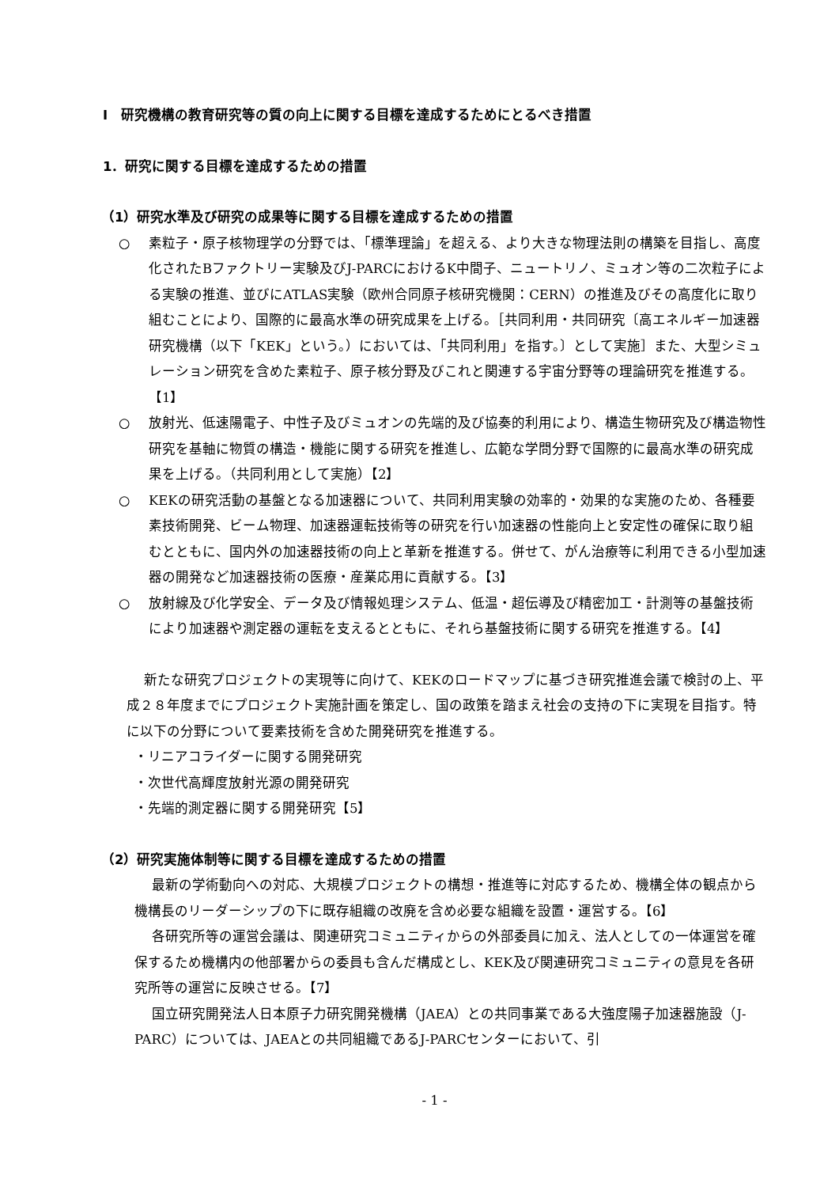Ⅰ　研究機構の教育研究等の質の向上に関する目標を達成するためにとるべき措置
1．研究に関する目標を達成するための措置
（1）研究水準及び研究の成果等に関する目標を達成するための措置
○ 素粒子・原子核物理学の分野では、「標準理論」を超える、より大きな物理法則の構築を目指し、高度化されたBファクトリー実験及びJ-PARCにおけるK中間子、ニュートリノ、ミュオン等の二次粒子による実験の推進、並びにATLAS実験（欧州合同原子核研究機関：CERN）の推進及びその高度化に取り組むことにより、国際的に最高水準の研究成果を上げる。［共同利用・共同研究〔高エネルギー加速器研究機構（以下「KEK」という。）においては、「共同利用」を指す。〕として実施］また、大型シミュレーション研究を含めた素粒子、原子核分野及びこれと関連する宇宙分野等の理論研究を推進する。【1】
○ 放射光、低速陽電子、中性子及びミュオンの先端的及び協奏的利用により、構造生物研究及び構造物性研究を基軸に物質の構造・機能に関する研究を推進し、広範な学問分野で国際的に最高水準の研究成果を上げる。（共同利用として実施）【2】
○ KEKの研究活動の基盤となる加速器について、共同利用実験の効率的・効果的な実施のため、各種要素技術開発、ビーム物理、加速器運転技術等の研究を行い加速器の性能向上と安定性の確保に取り組むとともに、国内外の加速器技術の向上と革新を推進する。併せて、がん治療等に利用できる小型加速器の開発など加速器技術の医療・産業応用に貢献する。【3】
○ 放射線及び化学安全、データ及び情報処理システム、低温・超伝導及び精密加工・計測等の基盤技術により加速器や測定器の運転を支えるとともに、それら基盤技術に関する研究を推進する。【4】
新たな研究プロジェクトの実現等に向けて、KEKのロードマップに基づき研究推進会議で検討の上、平成２８年度までにプロジェクト実施計画を策定し、国の政策を踏まえ社会の支持の下に実現を目指す。特に以下の分野について要素技術を含めた開発研究を推進する。
・リニアコライダーに関する開発研究
・次世代高輝度放射光源の開発研究
・先端的測定器に関する開発研究【5】
（2）研究実施体制等に関する目標を達成するための措置
最新の学術動向への対応、大規模プロジェクトの構想・推進等に対応するため、機構全体の観点から機構長のリーダーシップの下に既存組織の改廃を含め必要な組織を設置・運営する。【6】
各研究所等の運営会議は、関連研究コミュニティからの外部委員に加え、法人としての一体運営を確保するため機構内の他部署からの委員も含んだ構成とし、KEK及び関連研究コミュニティの意見を各研究所等の運営に反映させる。【7】
国立研究開発法人日本原子力研究開発機構（JAEA）との共同事業である大強度陽子加速器施設（J-PARC）については、JAEAとの共同組織であるJ-PARCセンターにおいて、引
- 1 -